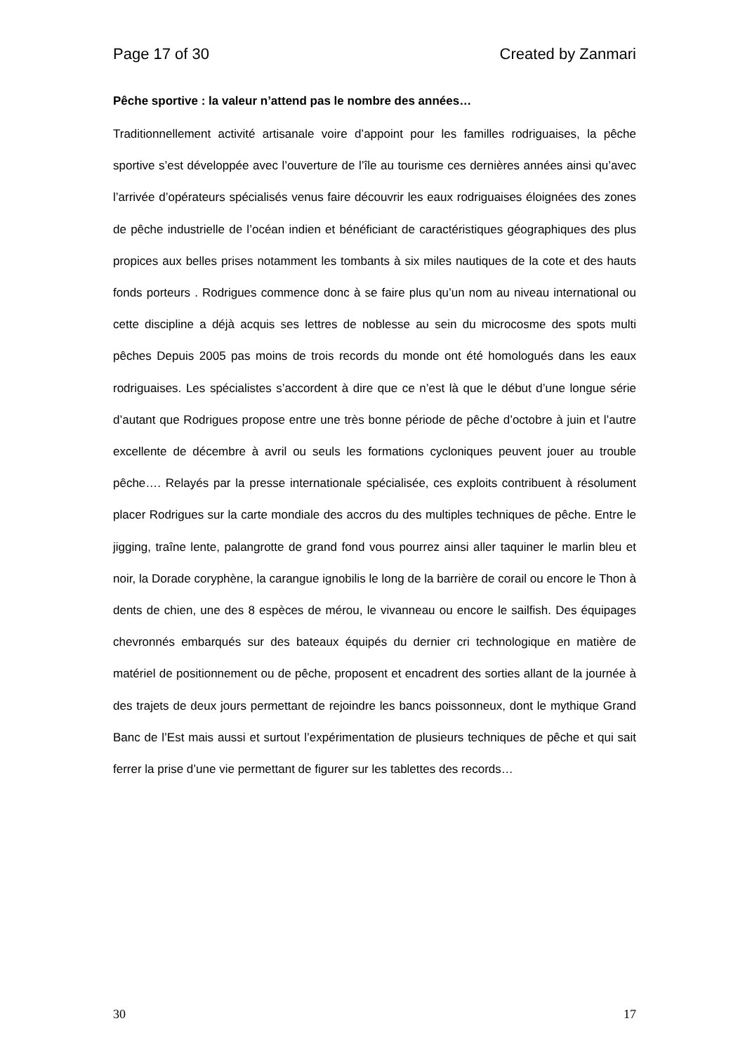Page 17 of 30 Created by Zanmari
Pêche sportive : la valeur n’attend pas le nombre des années…
Traditionnellement activité artisanale voire d’appoint pour les familles rodriguaises, la pêche sportive s’est développée avec l’ouverture de l’île au tourisme ces dernières années ainsi qu’avec l’arrivée d’opérateurs spécialisés venus faire découvrir les eaux rodriguaises éloignées des zones de pêche industrielle de l’océan indien et bénéficiant de caractéristiques géographiques des plus propices aux belles prises notamment les tombants à six miles nautiques de la cote et des hauts fonds porteurs . Rodrigues commence donc à se faire plus qu’un nom au niveau international ou cette discipline a déjà acquis ses lettres de noblesse au sein du microcosme des spots multi pêches Depuis 2005 pas moins de trois records du monde ont été homologués dans les eaux rodriguaises. Les spécialistes s’accordent à dire que ce n’est là que le début d’une longue série d’autant que Rodrigues propose entre une très bonne période de pêche d’octobre à juin et l’autre excellente de décembre à avril ou seuls les formations cycloniques peuvent jouer au trouble pêche…. Relayés par la presse internationale spécialisée, ces exploits contribuent à résolument placer Rodrigues sur la carte mondiale des accros du des multiples techniques de pêche. Entre le jigging, traîne lente, palangrotte de grand fond vous pourrez ainsi aller taquiner le marlin bleu et noir, la Dorade coryphène, la carangue ignobilis le long de la barrière de corail ou encore le Thon à dents de chien, une des 8 espèces de mérou, le vivanneau ou encore le sailfish. Des équipages chevronnés embarqués sur des bateaux équipés du dernier cri technologique en matière de matériel de positionnement ou de pêche, proposent et encadrent des sorties allant de la journée à des trajets de deux jours permettant de rejoindre les bancs poissonneux, dont le mythique Grand Banc de l’Est mais aussi et surtout l’expérimentation de plusieurs techniques de pêche et qui sait ferrer la prise d’une vie permettant de figurer sur les tablettes des records…
30 17